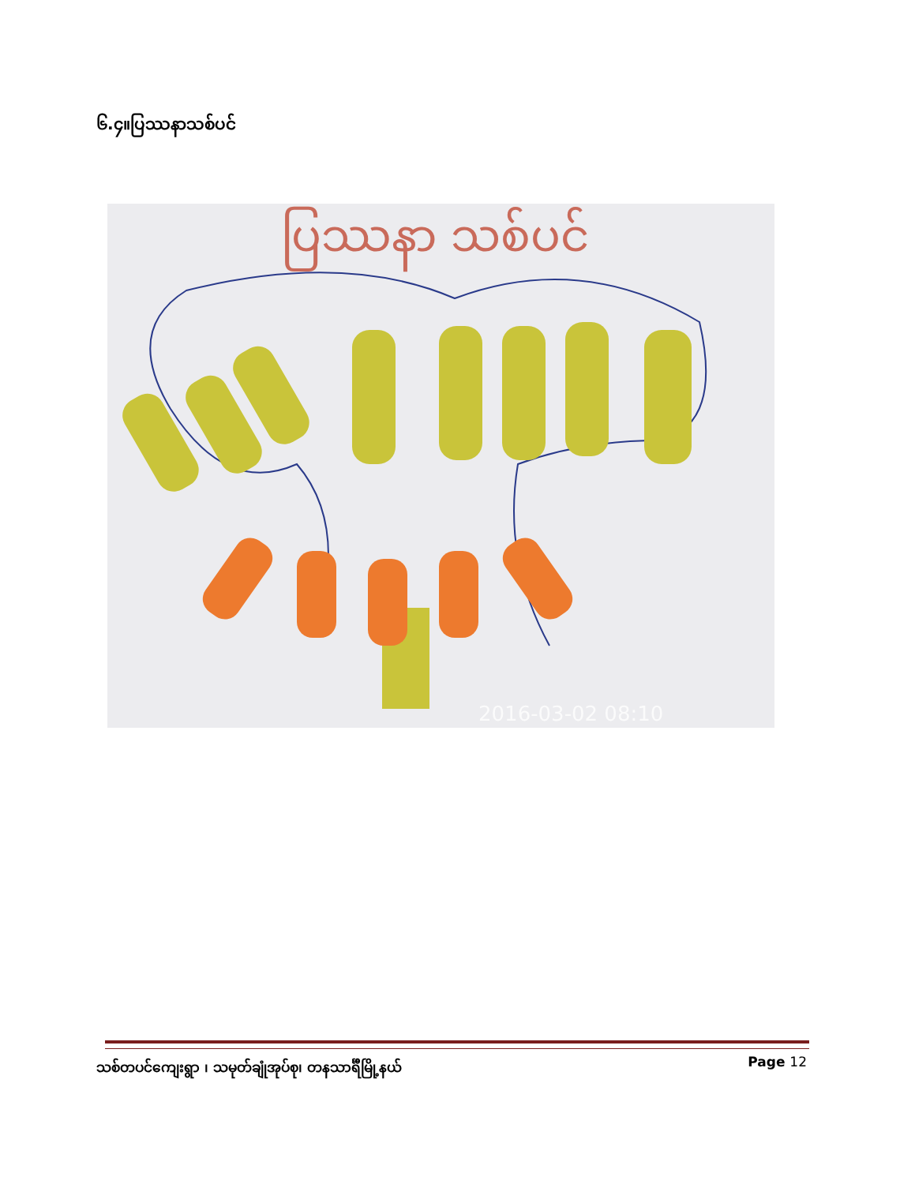၆.၄။ပြဿနာသစ်ပင်
ပြဿနာ သစ်ပင်
2016-03-02 08:10
သစ်တပင်ကျေးရွာ ၊ သမုတ်ချုံအုပ်စု၊ တနသာင်္ရီမြို့နယ် Page 12